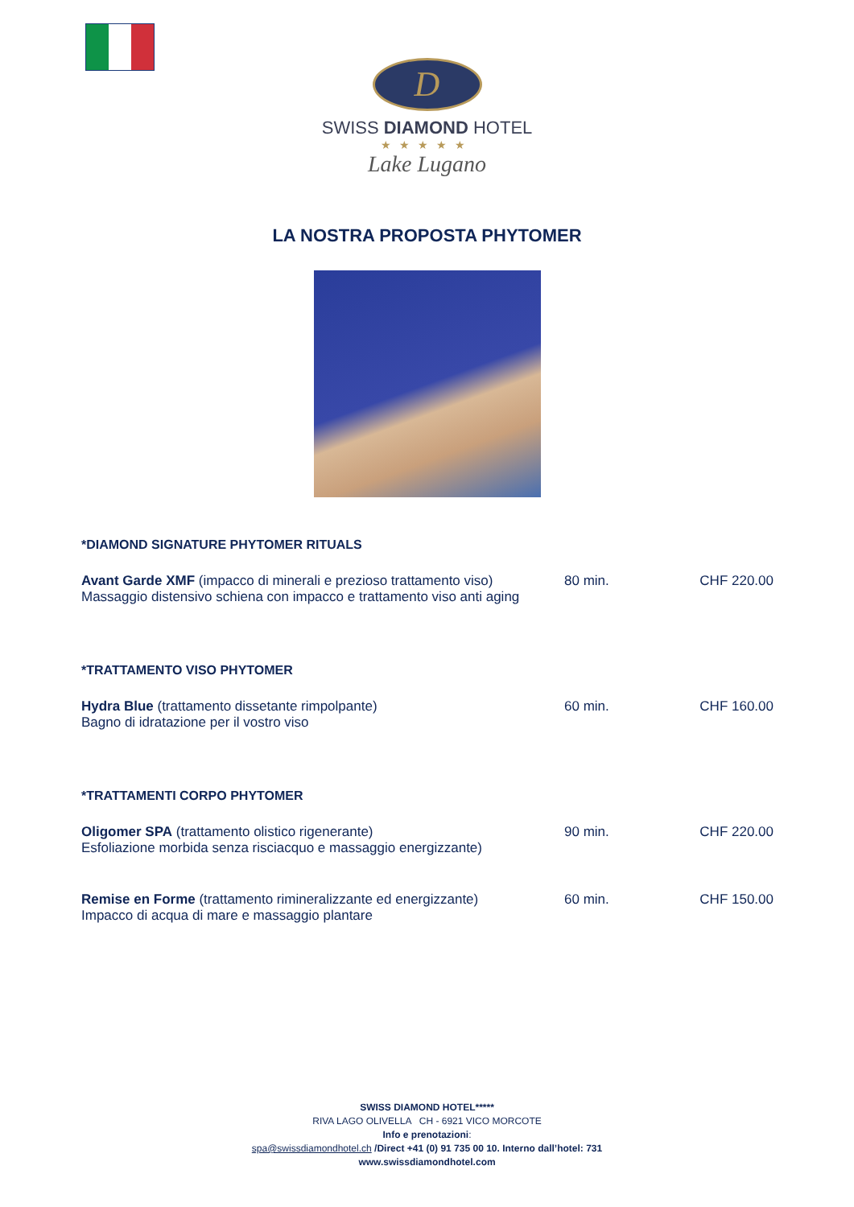D
SWISS DIAMOND HOTEL
★★★★★
Lake Lugano
LA NOSTRA PROPOSTA PHYTOMER
*DIAMOND SIGNATURE PHYTOMER RITUALS
| Avant Garde XMF (impacco di minerali e prezioso trattamento viso) Massaggio distensivo schiena con impacco e trattamento viso anti aging | 80 min. | CHF 220.00 |
*TRATTAMENTO VISO PHYTOMER
| Hydra Blue (trattamento dissetante rimpolpante) Bagno di idratazione per il vostro viso | 60 min. | CHF 160.00 |
*TRATTAMENTI CORPO PHYTOMER
| Oligomer SPA (trattamento olistico rigenerante) Esfoliazione morbida senza risciacquo e massaggio energizzante) | 90 min. | CHF 220.00 |
| Remise en Forme (trattamento rimineralizzante ed energizzante) Impacco di acqua di mare e massaggio plantare | 60 min. | CHF 150.00 |
SWISS DIAMOND HOTEL*****
RIVA LAGO OLIVELLA CH - 6921 VICO MORCOTE
Info e prenotazioni:
spa@swissdiamondhotel.ch /Direct +41 (0) 91 735 00 10. Interno dall’hotel: 731
www.swissdiamondhotel.com